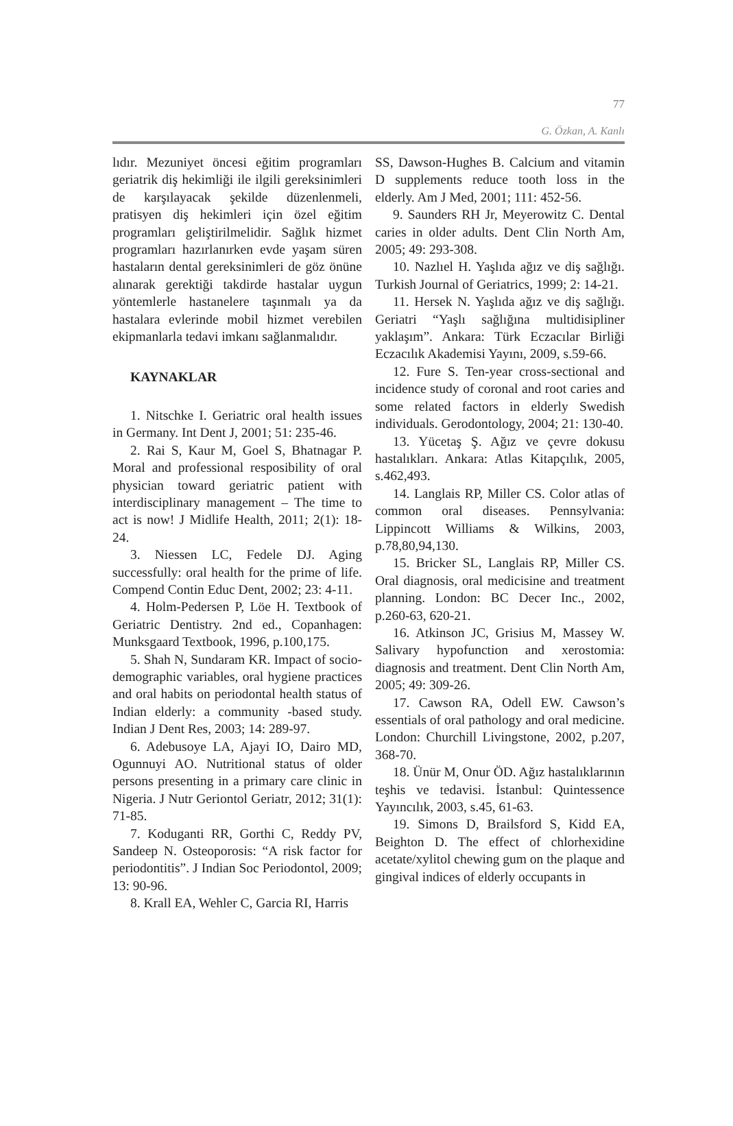77
G. Özkan, A. Kanlı
lıdır. Mezuniyet öncesi eğitim programları geriatrik diş hekimliği ile ilgili gereksinimleri de karşılayacak şekilde düzenlenmeli, pratisyen diş hekimleri için özel eğitim programları geliştirilmelidir. Sağlık hizmet programları hazırlanırken evde yaşam süren hastaların dental gereksinimleri de göz önüne alınarak gerektiği takdirde hastalar uygun yöntemlerle hastanelere taşınmalı ya da hastalara evlerinde mobil hizmet verebilen ekipmanlarla tedavi imkanı sağlanmalıdır.
KAYNAKLAR
1. Nitschke I. Geriatric oral health issues in Germany. Int Dent J, 2001; 51: 235-46.
2. Rai S, Kaur M, Goel S, Bhatnagar P. Moral and professional resposibility of oral physician toward geriatric patient with interdisciplinary management – The time to act is now! J Midlife Health, 2011; 2(1): 18-24.
3. Niessen LC, Fedele DJ. Aging successfully: oral health for the prime of life. Compend Contin Educ Dent, 2002; 23: 4-11.
4. Holm-Pedersen P, Löe H. Textbook of Geriatric Dentistry. 2nd ed., Copanhagen: Munksgaard Textbook, 1996, p.100,175.
5. Shah N, Sundaram KR. Impact of socio-demographic variables, oral hygiene practices and oral habits on periodontal health status of Indian elderly: a community -based study. Indian J Dent Res, 2003; 14: 289-97.
6. Adebusoye LA, Ajayi IO, Dairo MD, Ogunnuyi AO. Nutritional status of older persons presenting in a primary care clinic in Nigeria. J Nutr Geriontol Geriatr, 2012; 31(1): 71-85.
7. Koduganti RR, Gorthi C, Reddy PV, Sandeep N. Osteoporosis: “A risk factor for periodontitis”. J Indian Soc Periodontol, 2009; 13: 90-96.
8. Krall EA, Wehler C, Garcia RI, Harris
SS, Dawson-Hughes B. Calcium and vitamin D supplements reduce tooth loss in the elderly. Am J Med, 2001; 111: 452-56.
9. Saunders RH Jr, Meyerowitz C. Dental caries in older adults. Dent Clin North Am, 2005; 49: 293-308.
10. Nazlıel H. Yaşlıda ağız ve diş sağlığı. Turkish Journal of Geriatrics, 1999; 2: 14-21.
11. Hersek N. Yaşlıda ağız ve diş sağlığı. Geriatri “Yaşlı sağlığına multidisipliner yaklaşım”. Ankara: Türk Eczacılar Birliği Eczacılık Akademisi Yayını, 2009, s.59-66.
12. Fure S. Ten-year cross-sectional and incidence study of coronal and root caries and some related factors in elderly Swedish individuals. Gerodontology, 2004; 21: 130-40.
13. Yücetaş Ş. Ağız ve çevre dokusu hastalıkları. Ankara: Atlas Kitapçılık, 2005, s.462,493.
14. Langlais RP, Miller CS. Color atlas of common oral diseases. Pennsylvania: Lippincott Williams & Wilkins, 2003, p.78,80,94,130.
15. Bricker SL, Langlais RP, Miller CS. Oral diagnosis, oral medicisine and treatment planning. London: BC Decer Inc., 2002, p.260-63, 620-21.
16. Atkinson JC, Grisius M, Massey W. Salivary hypofunction and xerostomia: diagnosis and treatment. Dent Clin North Am, 2005; 49: 309-26.
17. Cawson RA, Odell EW. Cawson’s essentials of oral pathology and oral medicine. London: Churchill Livingstone, 2002, p.207, 368-70.
18. Ünür M, Onur ÖD. Ağız hastalıklarının teşhis ve tedavisi. İstanbul: Quintessence Yayıncılık, 2003, s.45, 61-63.
19. Simons D, Brailsford S, Kidd EA, Beighton D. The effect of chlorhexidine acetate/xylitol chewing gum on the plaque and gingival indices of elderly occupants in